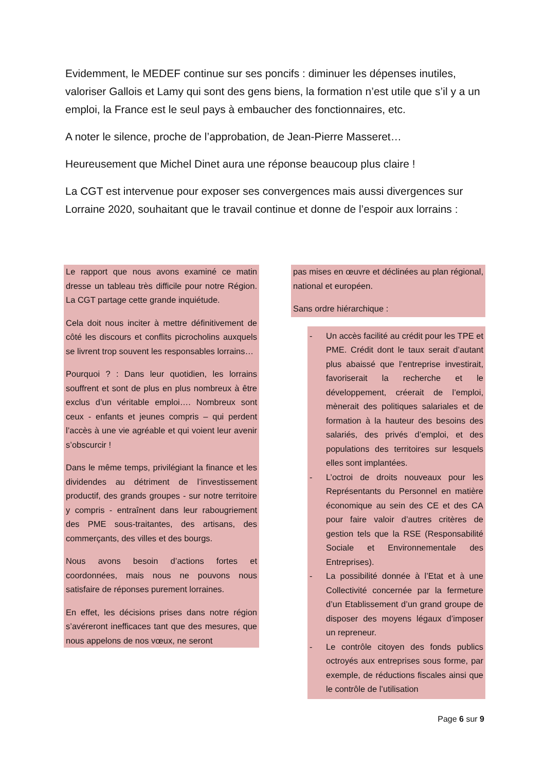Evidemment, le MEDEF continue sur ses poncifs : diminuer les dépenses inutiles, valoriser Gallois et Lamy qui sont des gens biens, la formation n’est utile que s’il y a un emploi, la France est le seul pays à embaucher des fonctionnaires, etc.
A noter le silence, proche de l’approbation, de Jean-Pierre Masseret…
Heureusement que Michel Dinet aura une réponse beaucoup plus claire !
La CGT est intervenue pour exposer ses convergences mais aussi divergences sur Lorraine 2020, souhaitant que le travail continue et donne de l’espoir aux lorrains :
Le rapport que nous avons examiné ce matin dresse un tableau très difficile pour notre Région. La CGT partage cette grande inquiétude.
Cela doit nous inciter à mettre définitivement de côté les discours et conflits picrocholins auxquels se livrent trop souvent les responsables lorrains…
Pourquoi ? : Dans leur quotidien, les lorrains souffrent et sont de plus en plus nombreux à être exclus d’un véritable emploi…. Nombreux sont ceux - enfants et jeunes compris – qui perdent l’accès à une vie agréable et qui voient leur avenir s’obscurcir !
Dans le même temps, privilégiant la finance et les dividendes au détriment de l’investissement productif, des grands groupes - sur notre territoire y compris - entraînent dans leur rabougriement des PME sous-traitantes, des artisans, des commerçants, des villes et des bourgs.
Nous avons besoin d’actions fortes et coordonnées, mais nous ne pouvons nous satisfaire de réponses purement lorraines.
En effet, les décisions prises dans notre région s’avéreront inefficaces tant que des mesures, que nous appelons de nos vœux, ne seront
pas mises en œuvre et déclinées au plan régional, national et européen.
Sans ordre hiérarchique :
- Un accès facilité au crédit pour les TPE et PME. Crédit dont le taux serait d’autant plus abaissé que l’entreprise investirait, favoriserait la recherche et le développement, créerait de l’emploi, mènerait des politiques salariales et de formation à la hauteur des besoins des salariés, des privés d’emploi, et des populations des territoires sur lesquels elles sont implantées.
- L’octroi de droits nouveaux pour les Représentants du Personnel en matière économique au sein des CE et des CA pour faire valoir d’autres critères de gestion tels que la RSE (Responsabilité Sociale et Environnementale des Entreprises).
- La possibilité donnée à l’Etat et à une Collectivité concernée par la fermeture d’un Etablissement d’un grand groupe de disposer des moyens légaux d’imposer un repreneur.
- Le contrôle citoyen des fonds publics octroyés aux entreprises sous forme, par exemple, de réductions fiscales ainsi que le contrôle de l’utilisation
Page 6 sur 9